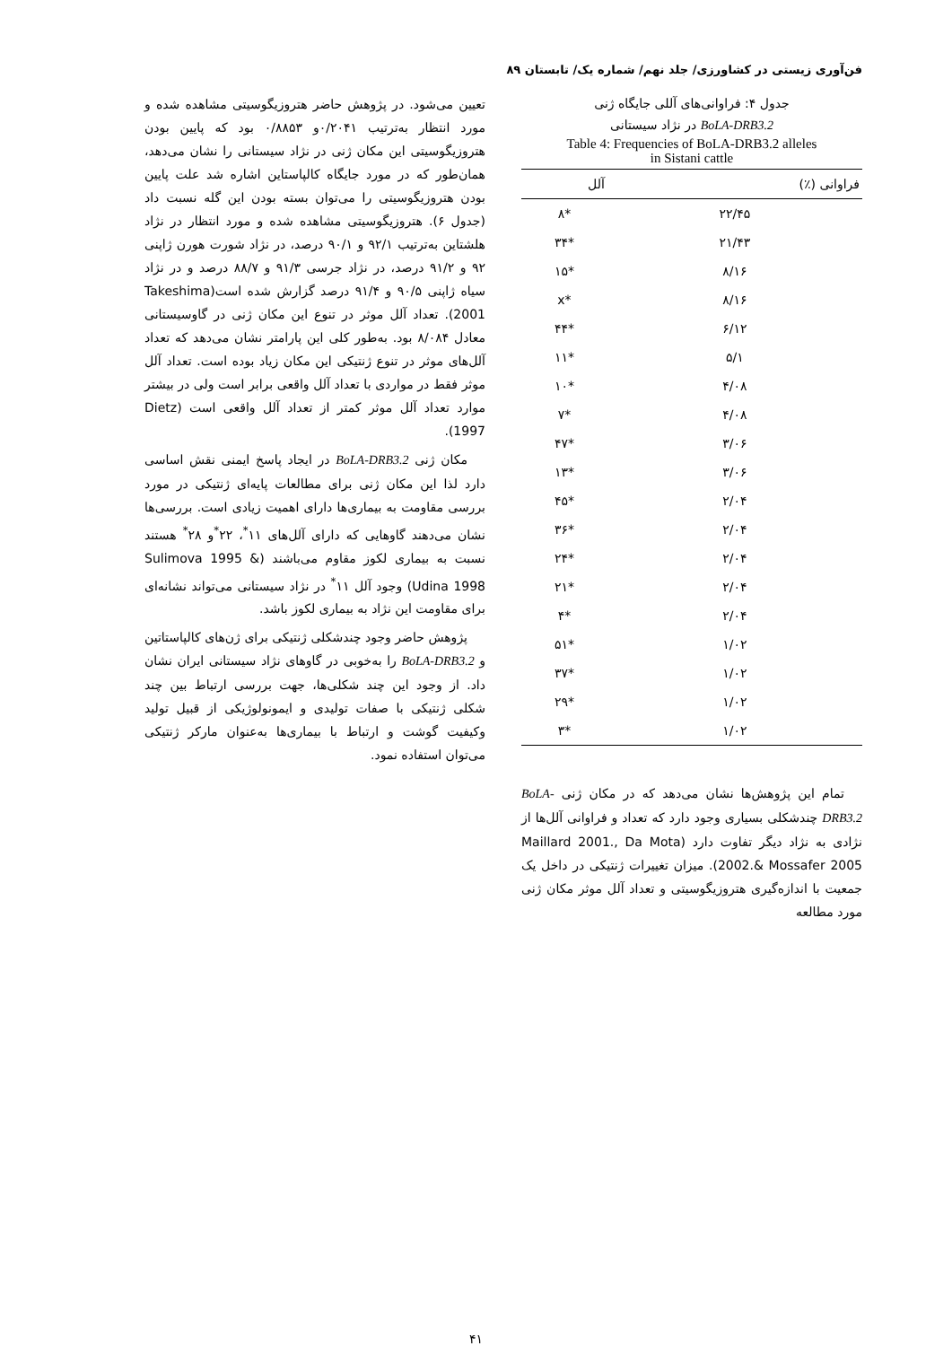فن‌آوری زیستی در کشاورزی/ جلد نهم/ شماره یک/ تابستان ۸۹
جدول ۴: فراوانی‌های آللی جایگاه ژنی
BoLA-DRB3.2 در نژاد سیستانی
Table 4: Frequencies of BoLA-DRB3.2 alleles
in Sistani cattle
| فراوانی (٪) | آلل |
| --- | --- |
| ۲۲/۴۵ | *۸ |
| ۲۱/۴۳ | *۳۴ |
| ۸/۱۶ | *۱۵ |
| ۸/۱۶ | *x |
| ۶/۱۲ | *۴۴ |
| ۵/۱ | *۱۱ |
| ۴/۰۸ | *۱۰ |
| ۴/۰۸ | *۷ |
| ۳/۰۶ | *۴۷ |
| ۳/۰۶ | *۱۳ |
| ۲/۰۴ | *۴۵ |
| ۲/۰۴ | *۳۶ |
| ۲/۰۴ | *۲۴ |
| ۲/۰۴ | *۲۱ |
| ۲/۰۴ | *۴ |
| ۱/۰۲ | *۵۱ |
| ۱/۰۲ | *۳۷ |
| ۱/۰۲ | *۲۹ |
| ۱/۰۲ | *۳ |
تمام این پژوهش‌ها نشان می‌دهد که در مکان ژنی BoLA-DRB3.2 چندشکلی بسیاری وجود دارد که تعداد و فراوانی آلل‌ها از نژادی به نژاد دیگر تفاوت دارد (Maillard 2001., Da Mota 2002.& Mossafer 2005). میزان تغییرات ژنتیکی در داخل یک جمعیت با اندازه‌گیری هتروزیگوسیتی و تعداد آلل موثر مکان ژنی مورد مطالعه
تعیین می‌شود. در پژوهش حاضر هتروزیگوسیتی مشاهده شده و مورد انتظار به‌ترتیب ۰/۲۰۴۱و ۰/۸۸۵۳ بود که پایین بودن هتروزیگوسیتی این مکان ژنی در نژاد سیستانی را نشان می‌دهد، همان‌طور که در مورد جایگاه کالپاستاین اشاره شد علت پایین بودن هتروزیگوسیتی را می‌توان بسته بودن این گله نسبت داد (جدول ۶). هتروزیگوسیتی مشاهده شده و مورد انتظار در نژاد هلشتاین به‌ترتیب ۹۲/۱ و ۹۰/۱ درصد، در نژاد شورت هورن ژاپنی ۹۲ و ۹۱/۲ درصد، در نژاد جرسی ۹۱/۳ و ۸۸/۷ درصد و در نژاد سیاه ژاپنی ۹۰/۵ و ۹۱/۴ درصد گزارش شده است(Takeshima 2001). تعداد آلل موثر در تنوع این مکان ژنی در گاوسیستانی معادل ۸/۰۸۴ بود. به‌طور کلی این پارامتر نشان می‌دهد که تعداد آلل‌های موثر در تنوع ژنتیکی این مکان زیاد بوده است. تعداد آلل موثر فقط در مواردی با تعداد آلل واقعی برابر است ولی در بیشتر موارد تعداد آلل موثر کمتر از تعداد آلل واقعی است (Dietz 1997).
مکان ژنی BoLA-DRB3.2 در ایجاد پاسخ ایمنی نقش اساسی دارد لذا این مکان ژنی برای مطالعات پایه‌ای ژنتیکی در مورد بررسی مقاومت به بیماری‌ها دارای اهمیت زیادی است. بررسی‌ها نشان می‌دهند گاوهایی که دارای آلل‌های ۱۱<sup>*</sup>، ۲۲<sup>*</sup>و ۲۸<sup>*</sup> هستند نسبت به بیماری لکوز مقاوم می‌باشند (Sulimova 1995 & Udina 1998) وجود آلل ۱۱<sup>*</sup> در نژاد سیستانی می‌تواند نشانه‌ای برای مقاومت این نژاد به بیماری لکوز باشد.
پژوهش حاضر وجود چندشکلی ژنتیکی برای ژن‌های کالپاستاتین و BoLA-DRB3.2 را به‌خوبی در گاوهای نژاد سیستانی ایران نشان داد. از وجود این چند شکلی‌ها، جهت بررسی ارتباط بین چند شکلی ژنتیکی با صفات تولیدی و ایمونولوژیکی از قبیل تولید وکیفیت گوشت و ارتباط با بیماری‌ها به‌عنوان مارکر ژنتیکی می‌توان استفاده نمود.
۴۱